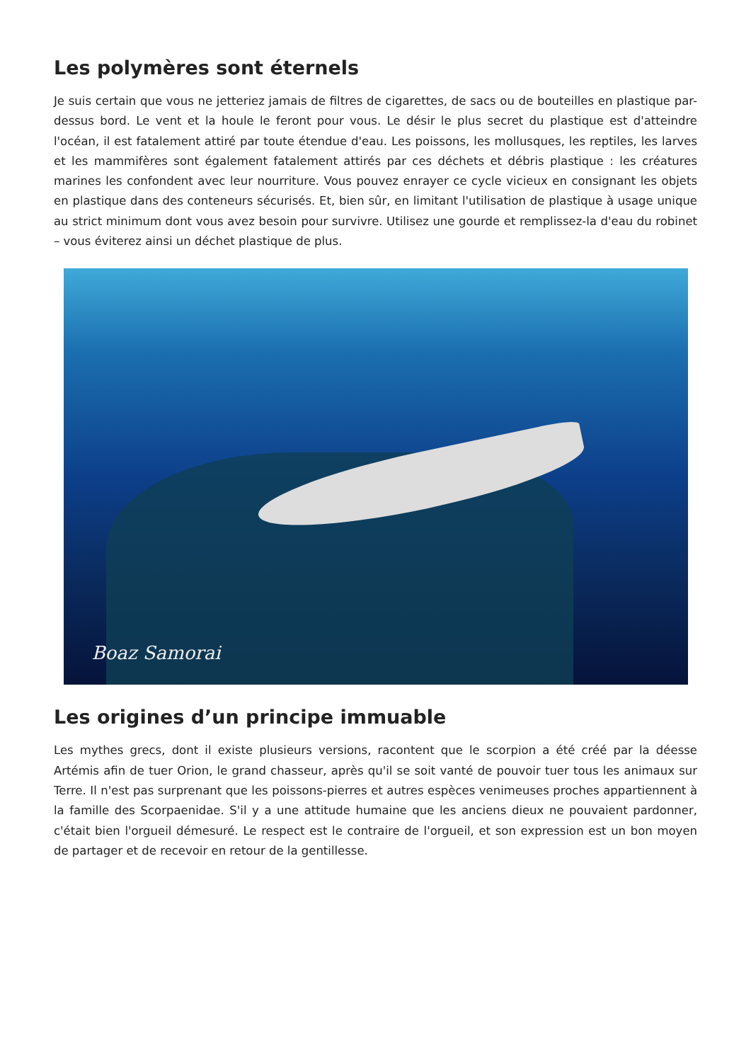Les polymères sont éternels
Je suis certain que vous ne jetteriez jamais de filtres de cigarettes, de sacs ou de bouteilles en plastique par-dessus bord. Le vent et la houle le feront pour vous. Le désir le plus secret du plastique est d'atteindre l'océan, il est fatalement attiré par toute étendue d'eau. Les poissons, les mollusques, les reptiles, les larves et les mammifères sont également fatalement attirés par ces déchets et débris plastique : les créatures marines les confondent avec leur nourriture. Vous pouvez enrayer ce cycle vicieux en consignant les objets en plastique dans des conteneurs sécurisés. Et, bien sûr, en limitant l'utilisation de plastique à usage unique au strict minimum dont vous avez besoin pour survivre. Utilisez une gourde et remplissez-la d'eau du robinet – vous éviterez ainsi un déchet plastique de plus.
Boaz Samorai
Les origines d’un principe immuable
Les mythes grecs, dont il existe plusieurs versions, racontent que le scorpion a été créé par la déesse Artémis afin de tuer Orion, le grand chasseur, après qu'il se soit vanté de pouvoir tuer tous les animaux sur Terre. Il n'est pas surprenant que les poissons-pierres et autres espèces venimeuses proches appartiennent à la famille des Scorpaenidae. S'il y a une attitude humaine que les anciens dieux ne pouvaient pardonner, c'était bien l'orgueil démesuré. Le respect est le contraire de l'orgueil, et son expression est un bon moyen de partager et de recevoir en retour de la gentillesse.